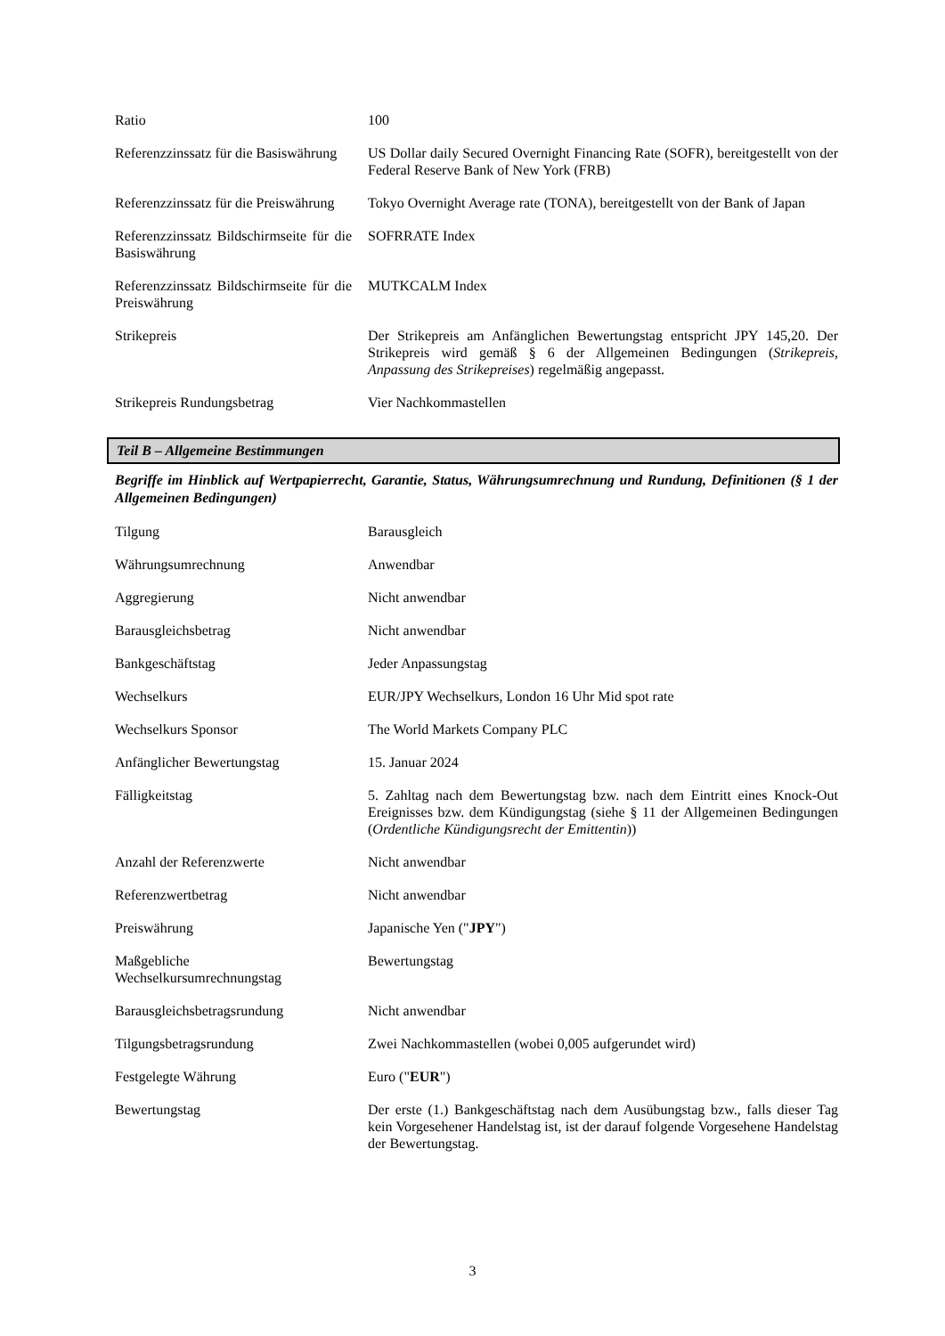| Ratio | 100 |
| Referenzzinssatz für die Basiswährung | US Dollar daily Secured Overnight Financing Rate (SOFR), bereitgestellt von der Federal Reserve Bank of New York (FRB) |
| Referenzzinssatz für die Preiswährung | Tokyo Overnight Average rate (TONA), bereitgestellt von der Bank of Japan |
| Referenzzinssatz Bildschirmseite für die Basiswährung | SOFRRATE Index |
| Referenzzinssatz Bildschirmseite für die Preiswährung | MUTKCALM Index |
| Strikepreis | Der Strikepreis am Anfänglichen Bewertungstag entspricht JPY 145,20. Der Strikepreis wird gemäß § 6 der Allgemeinen Bedingungen ( Strikepreis, Anpassung des Strikepreises ) regelmäßig angepasst. |
| Strikepreis Rundungsbetrag | Vier Nachkommastellen |
Teil B – Allgemeine Bestimmungen
Begriffe im Hinblick auf Wertpapierrecht, Garantie, Status, Währungsumrechnung und Rundung, Definitionen (§ 1 der Allgemeinen Bedingungen)
| Tilgung | Barausgleich |
| Währungsumrechnung | Anwendbar |
| Aggregierung | Nicht anwendbar |
| Barausgleichsbetrag | Nicht anwendbar |
| Bankgeschäftstag | Jeder Anpassungstag |
| Wechselkurs | EUR/JPY Wechselkurs, London 16 Uhr Mid spot rate |
| Wechselkurs Sponsor | The World Markets Company PLC |
| Anfänglicher Bewertungstag | 15. Januar 2024 |
| Fälligkeitstag | 5. Zahltag nach dem Bewertungstag bzw. nach dem Eintritt eines Knock-Out Ereignisses bzw. dem Kündigungstag (siehe § 11 der Allgemeinen Bedingungen ( Ordentliche Kündigungsrecht der Emittentin )) |
| Anzahl der Referenzwerte | Nicht anwendbar |
| Referenzwertbetrag | Nicht anwendbar |
| Preiswährung | Japanische Yen (" JPY ") |
| Maßgebliche Wechselkursumrechnungstag | Bewertungstag |
| Barausgleichsbetragsrundung | Nicht anwendbar |
| Tilgungsbetragsrundung | Zwei Nachkommastellen (wobei 0,005 aufgerundet wird) |
| Festgelegte Währung | Euro (" EUR ") |
| Bewertungstag | Der erste (1.) Bankgeschäftstag nach dem Ausübungstag bzw., falls dieser Tag kein Vorgesehener Handelstag ist, ist der darauf folgende Vorgesehene Handelstag der Bewertungstag. |
3